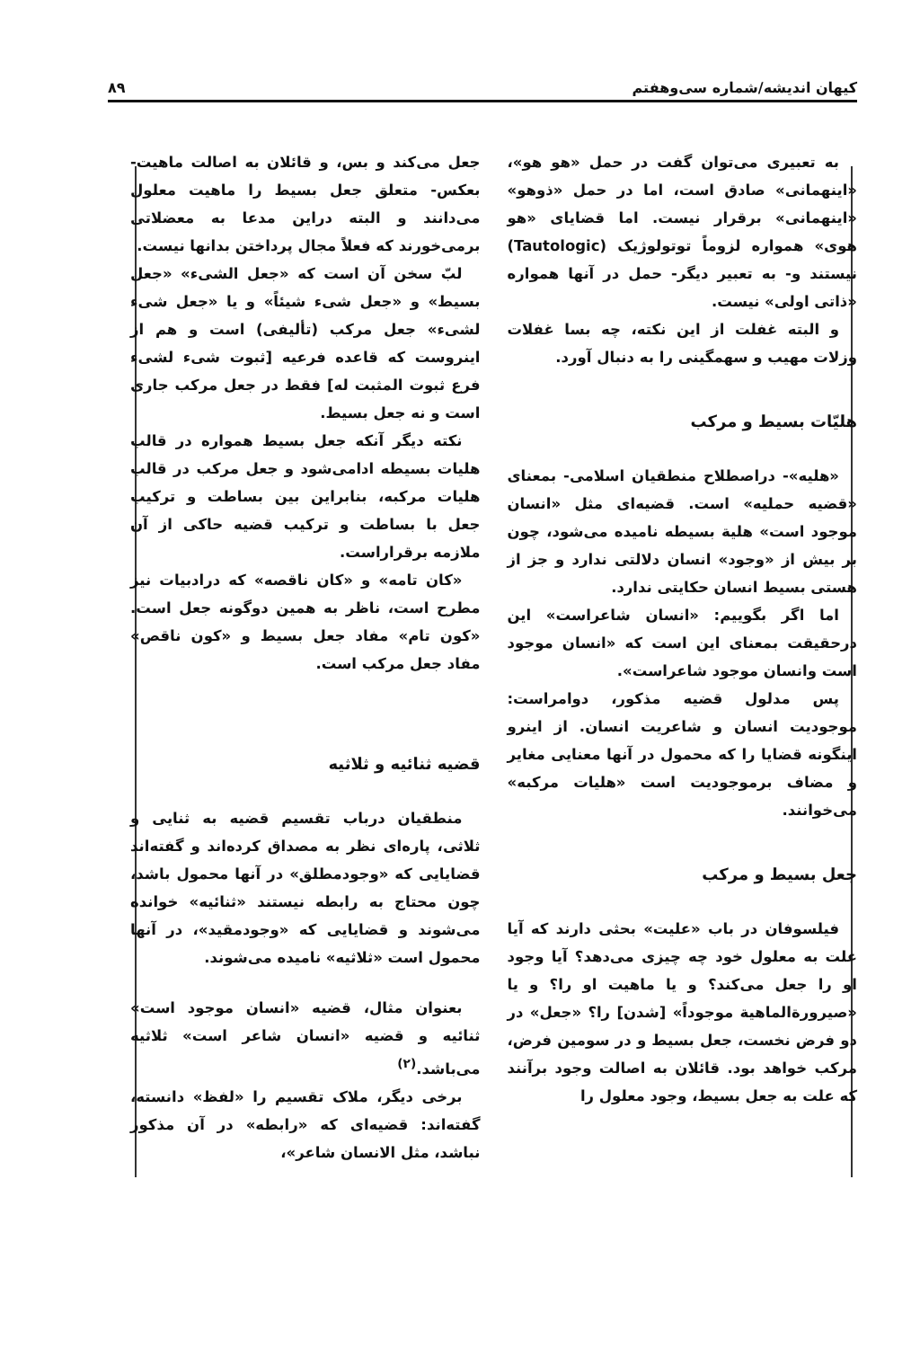کیهان اندیشه/شماره سی‌وهفتم ۸۹
به تعبیری می‌توان گفت در حمل «هو هو»، «اینهمانی» صادق است، اما در حمل «ذوهو» «اینهمانی» برقرار نیست. اما قضایای «هو هوی» همواره لزوماً توتولوژیک (Tautologic) نیستند و- به تعبیر دیگر- حمل در آنها همواره «ذاتی اولی» نیست.
و البته غفلت از این نکته، چه بسا غفلات وزلات مهیب و سهمگینی را به دنبال آورد.
هلیّات بسیط و مرکب
«هلیه»- دراصطلاح منطقیان اسلامی- بمعنای «قضیه حملیه» است. قضیه‌ای مثل «انسان موجود است» هلیة بسیطه نامیده می‌شود، چون بر بیش از «وجود» انسان دلالتی ندارد و جز از هستی بسیط انسان حکایتی ندارد.
اما اگر بگوییم: «انسان شاعراست» این درحقیقت بمعنای این است که «انسان موجود است وانسان موجود شاعراست».
پس مدلول قضیه مذکور، دوامراست: موجودیت انسان و شاعریت انسان. از اینرو اینگونه قضایا را که محمول در آنها معنایی مغایر و مضاف برموجودیت است «هلیات مرکبه» می‌خوانند.
جعل بسیط و مرکب
فیلسوفان در باب «علیت» بحثی دارند که آیا علت به معلول خود چه چیزی می‌دهد؟ آیا وجود او را جعل می‌کند؟ و یا ماهیت او را؟ و یا «صیرورةالماهیة موجوداً» [شدن] را؟ «جعل» در دو فرض نخست، جعل بسیط و در سومین فرض، مرکب خواهد بود. قائلان به اصالت وجود برآنند که علت به جعل بسیط، وجود معلول را
جعل می‌کند و بس، و قائلان به اصالت ماهیت- بعکس- متعلق جعل بسیط را ماهیت معلول می‌دانند و البته دراین مدعا به معضلاتی برمی‌خورند که فعلاً مجال پرداختن بدانها نیست.
لبّ سخن آن است که «جعل الشیء» «جعل بسیط» و «جعل شیء شیئاً» و یا «جعل شیء لشیء» جعل مرکب (تألیفی) است و هم از اینروست که قاعده فرعیه [ثبوت شیء لشیء فرع ثبوت المثبت له] فقط در جعل مرکب جاری است و نه جعل بسیط.
نکته دیگر آنکه جعل بسیط همواره در قالب هلیات بسیطه ادامی‌شود و جعل مرکب در قالب هلیات مرکبه، بنابراین بین بساطت و ترکیب جعل با بساطت و ترکیب قضیه حاکی از آن ملازمه برقراراست.
«کان تامه» و «کان ناقصه» که درادبیات نیز مطرح است، ناظر به همین دوگونه جعل است. «کون تام» مفاد جعل بسیط و «کون ناقص» مفاد جعل مرکب است.
قضیه ثنائیه و ثلاثیه
منطقیان درباب تقسیم قضیه به ثنایی و ثلاثی، پاره‌ای نظر به مصداق کرده‌اند و گفته‌اند قضایایی که «وجودمطلق» در آنها محمول باشد، چون محتاج به رابطه نیستند «ثنائیه» خوانده می‌شوند و قضایایی که «وجودمقید»، در آنها محمول است «ثلاثیه» نامیده می‌شوند.
بعنوان مثال، قضیه «انسان موجود است» ثنائیه و قضیه «انسان شاعر است» ثلاثیه می‌باشد.<sup>(۲)</sup>
برخی دیگر، ملاک تقسیم را «لفظ» دانسته، گفته‌اند: قضیه‌ای که «رابطه» در آن مذکور نباشد، مثل الانسان شاعر»،